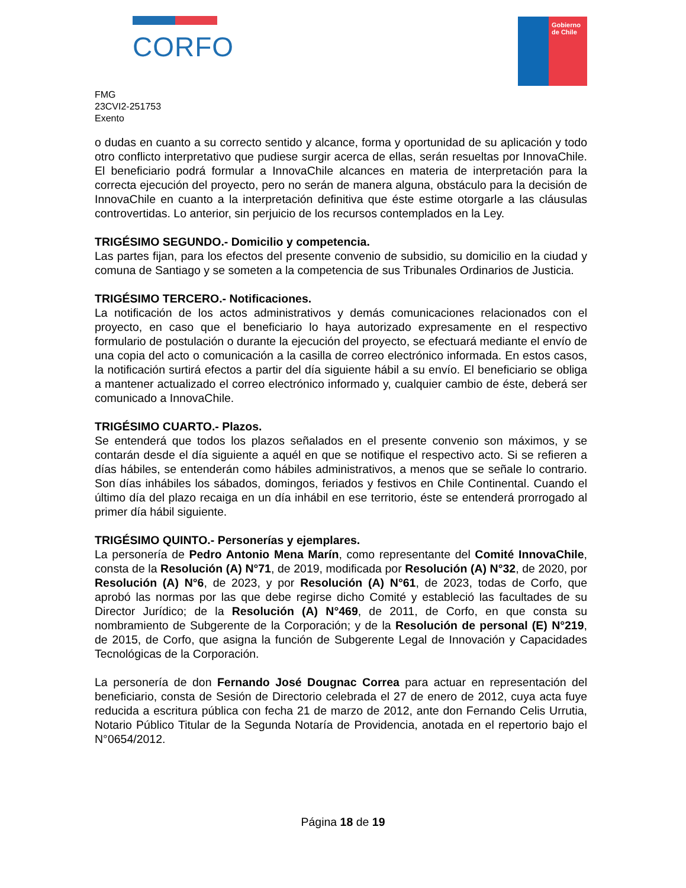CORFO
Gobierno de Chile
FMG
23CVI2-251753
Exento
o dudas en cuanto a su correcto sentido y alcance, forma y oportunidad de su aplicación y todo otro conflicto interpretativo que pudiese surgir acerca de ellas, serán resueltas por InnovaChile. El beneficiario podrá formular a InnovaChile alcances en materia de interpretación para la correcta ejecución del proyecto, pero no serán de manera alguna, obstáculo para la decisión de InnovaChile en cuanto a la interpretación definitiva que éste estime otorgarle a las cláusulas controvertidas. Lo anterior, sin perjuicio de los recursos contemplados en la Ley.
TRIGÉSIMO SEGUNDO.- Domicilio y competencia.
Las partes fijan, para los efectos del presente convenio de subsidio, su domicilio en la ciudad y comuna de Santiago y se someten a la competencia de sus Tribunales Ordinarios de Justicia.
TRIGÉSIMO TERCERO.- Notificaciones.
La notificación de los actos administrativos y demás comunicaciones relacionados con el proyecto, en caso que el beneficiario lo haya autorizado expresamente en el respectivo formulario de postulación o durante la ejecución del proyecto, se efectuará mediante el envío de una copia del acto o comunicación a la casilla de correo electrónico informada. En estos casos, la notificación surtirá efectos a partir del día siguiente hábil a su envío. El beneficiario se obliga a mantener actualizado el correo electrónico informado y, cualquier cambio de éste, deberá ser comunicado a InnovaChile.
TRIGÉSIMO CUARTO.- Plazos.
Se entenderá que todos los plazos señalados en el presente convenio son máximos, y se contarán desde el día siguiente a aquél en que se notifique el respectivo acto. Si se refieren a días hábiles, se entenderán como hábiles administrativos, a menos que se señale lo contrario. Son días inhábiles los sábados, domingos, feriados y festivos en Chile Continental. Cuando el último día del plazo recaiga en un día inhábil en ese territorio, éste se entenderá prorrogado al primer día hábil siguiente.
TRIGÉSIMO QUINTO.- Personerías y ejemplares.
La personería de Pedro Antonio Mena Marín, como representante del Comité InnovaChile, consta de la Resolución (A) N°71, de 2019, modificada por Resolución (A) N°32, de 2020, por Resolución (A) N°6, de 2023, y por Resolución (A) N°61, de 2023, todas de Corfo, que aprobó las normas por las que debe regirse dicho Comité y estableció las facultades de su Director Jurídico; de la Resolución (A) N°469, de 2011, de Corfo, en que consta su nombramiento de Subgerente de la Corporación; y de la Resolución de personal (E) N°219, de 2015, de Corfo, que asigna la función de Subgerente Legal de Innovación y Capacidades Tecnológicas de la Corporación.
La personería de don Fernando José Dougnac Correa para actuar en representación del beneficiario, consta de Sesión de Directorio celebrada el 27 de enero de 2012, cuya acta fuye reducida a escritura pública con fecha 21 de marzo de 2012, ante don Fernando Celis Urrutia, Notario Público Titular de la Segunda Notaría de Providencia, anotada en el repertorio bajo el N°0654/2012.
Página 18 de 19